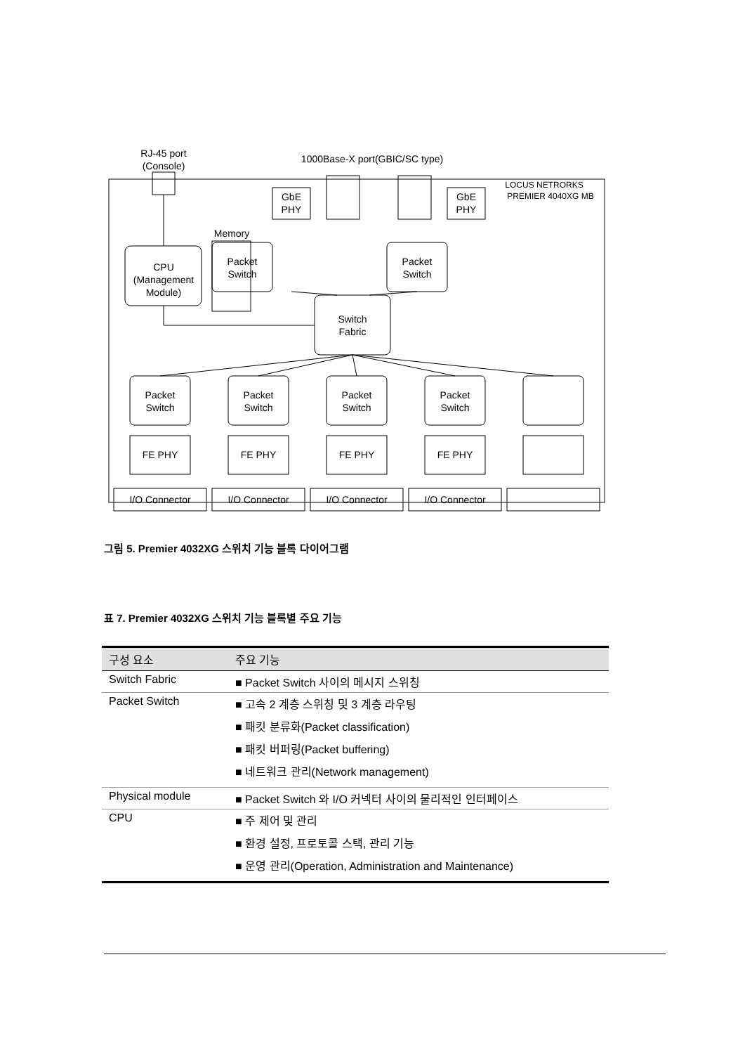RJ-45 port
(Console)
1000Base-X port(GBIC/SC type)
LOCUS NETRORKS
PREMIER 4040XG MB
GbE
PHY
GbE
PHY
Memory
Packet
Switch
Packet
Switch
CPU
(Management
Module)
Switch
Fabric
Packet
Switch
Packet
Switch
Packet
Switch
Packet
Switch
FE PHY
FE PHY
FE PHY
FE PHY
I/O Connector
I/O Connector
I/O Connector
I/O Connector
그림 5. Premier 4032XG 스위치 기능 블록 다이어그램
표 7. Premier 4032XG 스위치 기능 블록별 주요 기능
| 구성 요소 | 주요 기능 |
| --- | --- |
| Switch Fabric | ■ Packet Switch 사이의 메시지 스위칭 |
| Packet Switch | ■ 고속 2 계층 스위칭 및 3 계층 라우팅 ■ 패킷 분류화(Packet classification) ■ 패킷 버퍼링(Packet buffering) ■ 네트워크 관리(Network management) |
| Physical module | ■ Packet Switch 와 I/O 커넥터 사이의 물리적인 인터페이스 |
| CPU | ■ 주 제어 및 관리 ■ 환경 설정, 프로토콜 스택, 관리 기능 ■ 운영 관리(Operation, Administration and Maintenance) |